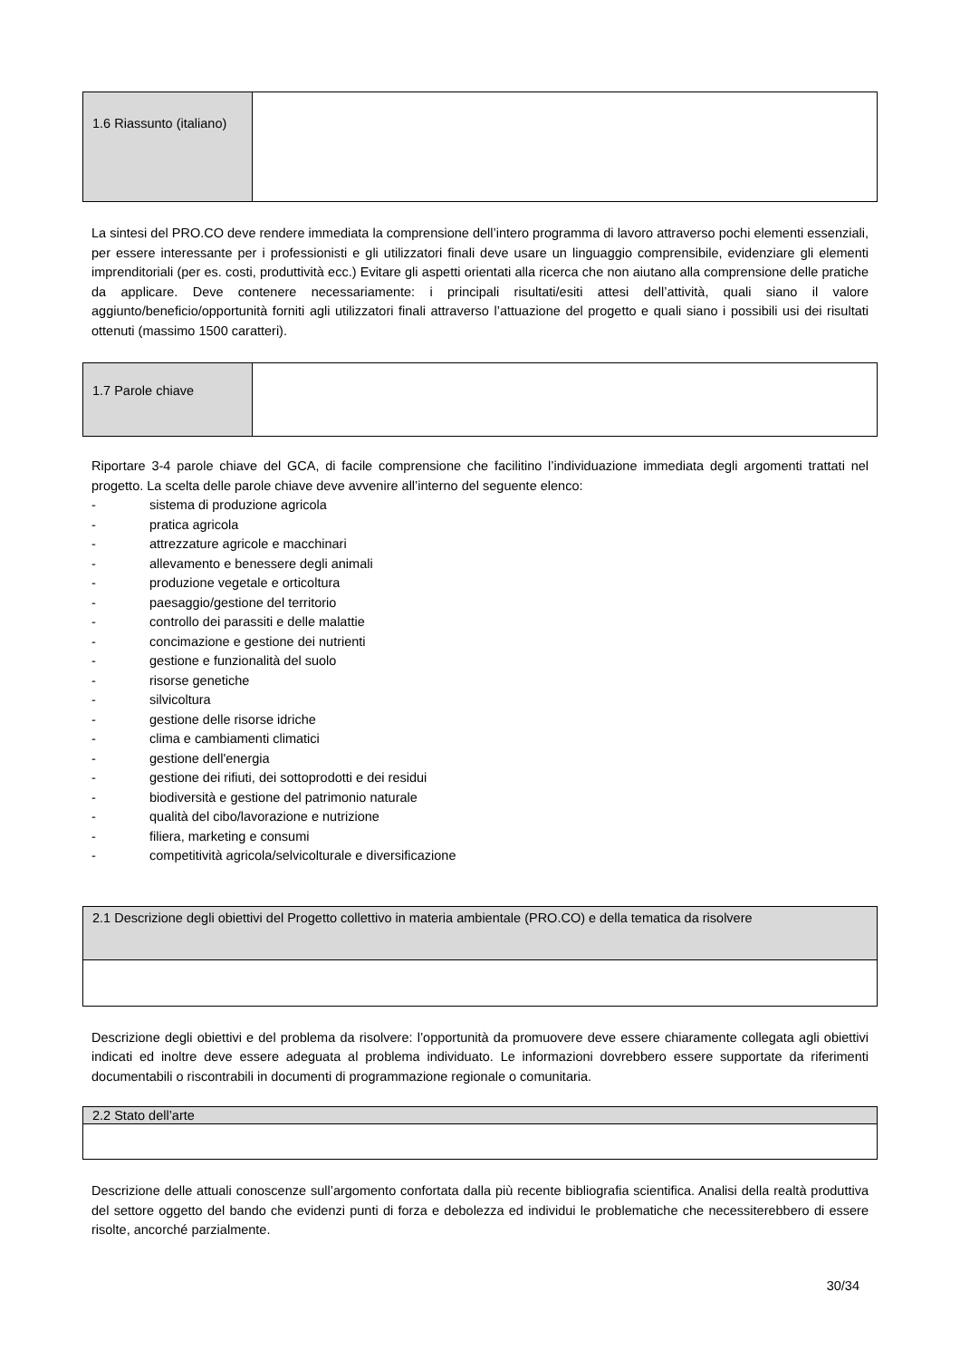| 1.6 Riassunto (italiano) | |
La sintesi del PRO.CO deve rendere immediata la comprensione dell’intero programma di lavoro attraverso pochi elementi essenziali, per essere interessante per i professionisti e gli utilizzatori finali deve usare un linguaggio comprensibile, evidenziare gli elementi imprenditoriali (per es. costi, produttività ecc.) Evitare gli aspetti orientati alla ricerca che non aiutano alla comprensione delle pratiche da applicare. Deve contenere necessariamente: i principali risultati/esiti attesi dell’attività, quali siano il valore aggiunto/beneficio/opportunità forniti agli utilizzatori finali attraverso l’attuazione del progetto e quali siano i possibili usi dei risultati ottenuti (massimo 1500 caratteri).
| 1.7 Parole chiave | |
Riportare 3-4 parole chiave del GCA, di facile comprensione che facilitino l’individuazione immediata degli argomenti trattati nel progetto. La scelta delle parole chiave deve avvenire all’interno del seguente elenco:
- sistema di produzione agricola
- pratica agricola
- attrezzature agricole e macchinari
- allevamento e benessere degli animali
- produzione vegetale e orticoltura
- paesaggio/gestione del territorio
- controllo dei parassiti e delle malattie
- concimazione e gestione dei nutrienti
- gestione e funzionalità del suolo
- risorse genetiche
- silvicoltura
- gestione delle risorse idriche
- clima e cambiamenti climatici
- gestione dell'energia
- gestione dei rifiuti, dei sottoprodotti e dei residui
- biodiversità e gestione del patrimonio naturale
- qualità del cibo/lavorazione e nutrizione
- filiera, marketing e consumi
- competitività agricola/selvicolturale e diversificazione
| 2.1 Descrizione degli obiettivi del Progetto collettivo in materia ambientale (PRO.CO) e della tematica da risolvere |
Descrizione degli obiettivi e del problema da risolvere: l’opportunità da promuovere deve essere chiaramente collegata agli obiettivi indicati ed inoltre deve essere adeguata al problema individuato. Le informazioni dovrebbero essere supportate da riferimenti documentabili o riscontrabili in documenti di programmazione regionale o comunitaria.
| 2.2 Stato dell’arte |
Descrizione delle attuali conoscenze sull’argomento confortata dalla più recente bibliografia scientifica. Analisi della realtà produttiva del settore oggetto del bando che evidenzi punti di forza e debolezza ed individui le problematiche che necessiterebbero di essere risolte, ancorché parzialmente.
30/34